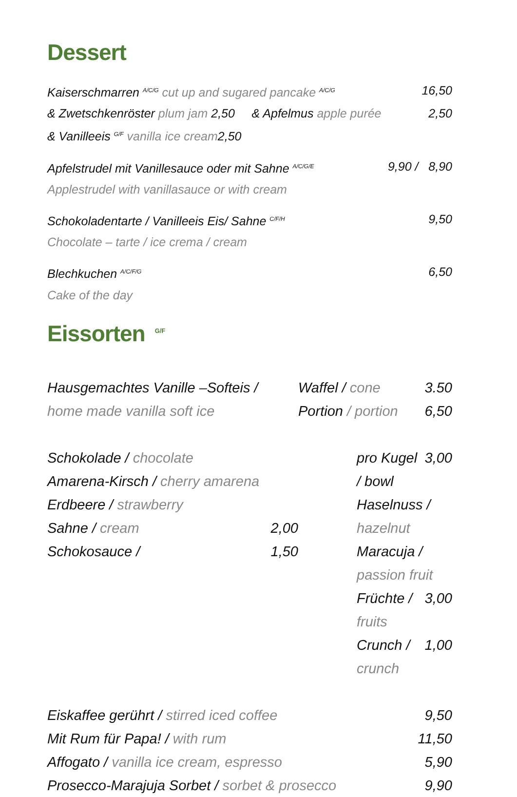Dessert
Kaiserschmarren A/C/G cut up and sugared pancake A/C/G 16,50
& Zwetschkenröster plum jam 2,50 & Apfelmus apple purée 2,50
& Vanilleeis G/F vanilla ice cream2,50
Apfelstrudel mit Vanillesauce oder mit Sahne A/C/G/E 9,90 / 8,90
Applestrudel with vanillasauce or with cream
Schokoladentarte / Vanilleeis Eis/ Sahne C/F/H 9,50
Chocolate – tarte / ice crema / cream
Blechkuchen A/C/F/G 6,50
Cake of the day
Eissorten<sup>G/F</sup>
Hausgemachtes Vanille –Softeis /
home made vanilla soft ice
Waffel / cone 3.50
Portion / portion 6,50
Schokolade / chocolate
Amarena-Kirsch / cherry amarena
Erdbeere / strawberry
Sahne / cream 2,00
Schokosauce / 1,50
pro Kugel / bowl 3,00
Haselnuss / hazelnut
Maracuja / passion fruit
Früchte / fruits 3,00
Crunch / crunch 1,00
Eiskaffee gerührt / stirred iced coffee 9,50
Mit Rum für Papa! / with rum 11,50
Affogato / vanilla ice cream, espresso 5,90
Prosecco-Marajuja Sorbet / sorbet & prosecco 9,90